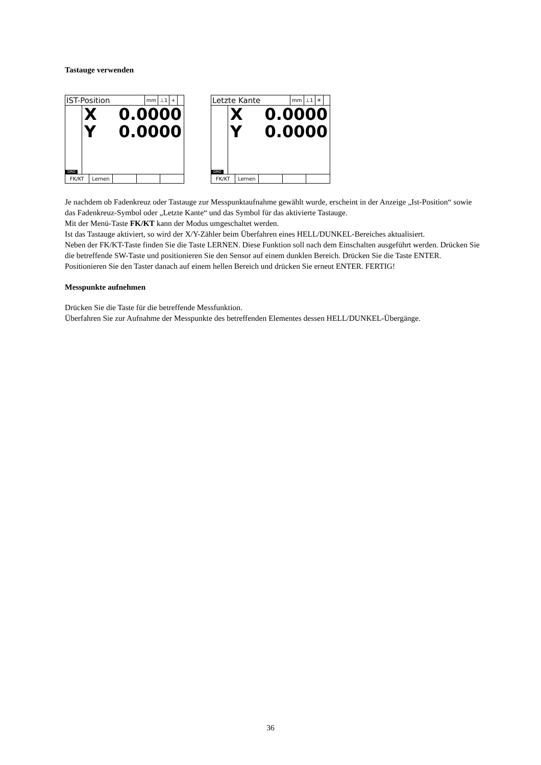Tastauge verwenden
IST-Position
mm ⊥1 +
DRO
X 0.0000
Y 0.0000
FK/KT Lernen
Letzte Kante
mm ⊥1 ☀
DRO
X 0.0000
Y 0.0000
FK/KT Lernen
Je nachdem ob Fadenkreuz oder Tastauge zur Messpunktaufnahme gewählt wurde, erscheint in der Anzeige „Ist-Position“ sowie das Fadenkreuz-Symbol oder „Letzte Kante“ und das Symbol für das aktivierte Tastauge.
Mit der Menü-Taste FK/KT kann der Modus umgeschaltet werden.
Ist das Tastauge aktiviert, so wird der X/Y-Zähler beim Überfahren eines HELL/DUNKEL-Bereiches aktualisiert.
Neben der FK/KT-Taste finden Sie die Taste LERNEN. Diese Funktion soll nach dem Einschalten ausgeführt werden. Drücken Sie die betreffende SW-Taste und positionieren Sie den Sensor auf einem dunklen Bereich. Drücken Sie die Taste ENTER. Positionieren Sie den Taster danach auf einem hellen Bereich und drücken Sie erneut ENTER. FERTIG!
Messpunkte aufnehmen
Drücken Sie die Taste für die betreffende Messfunktion.
Überfahren Sie zur Aufnahme der Messpunkte des betreffenden Elementes dessen HELL/DUNKEL-Übergänge.
36